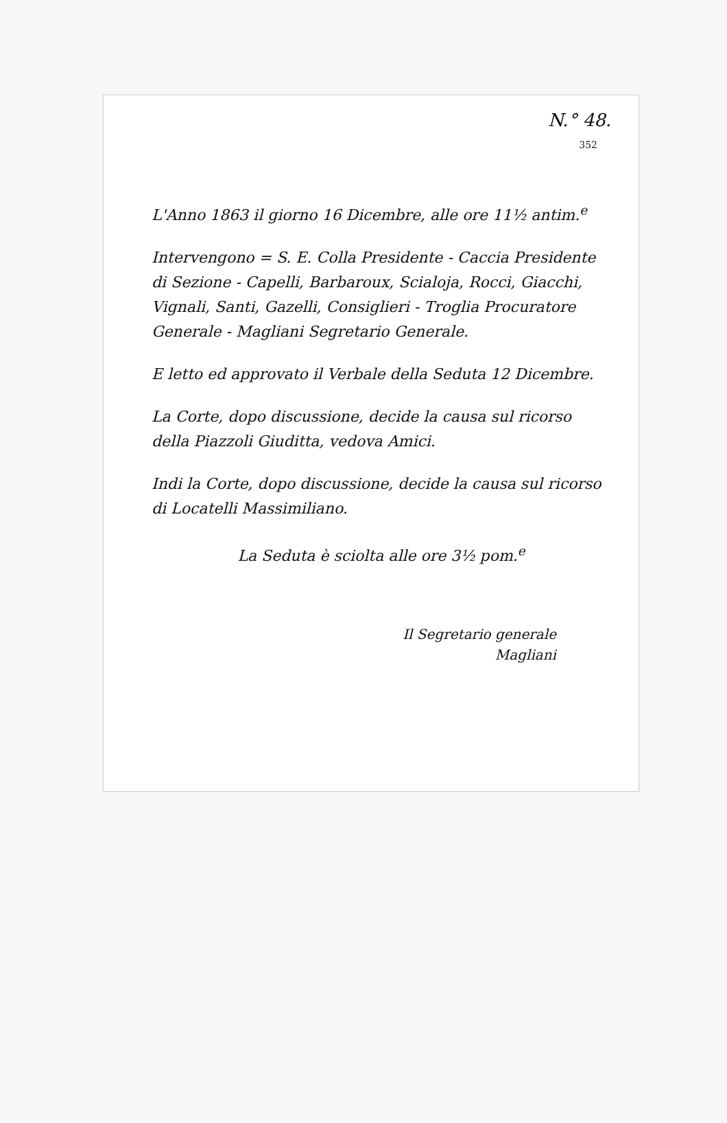N.° 48.
352
L'Anno 1863 il giorno 16 Dicembre, alle ore 11½ antim.<sup>e</sup>
Intervengono = S. E. Colla Presidente - Caccia Presidente di Sezione - Capelli, Barbaroux, Scialoja, Rocci, Giacchi, Vignali, Santi, Gazelli, Consiglieri - Troglia Procuratore Generale - Magliani Segretario Generale.
E letto ed approvato il Verbale della Seduta 12 Dicembre.
La Corte, dopo discussione, decide la causa sul ricorso della Piazzoli Giuditta, vedova Amici.
Indi la Corte, dopo discussione, decide la causa sul ricorso di Locatelli Massimiliano.
La Seduta è sciolta alle ore 3½ pom.<sup>e</sup>
Il Segretario generale
Magliani